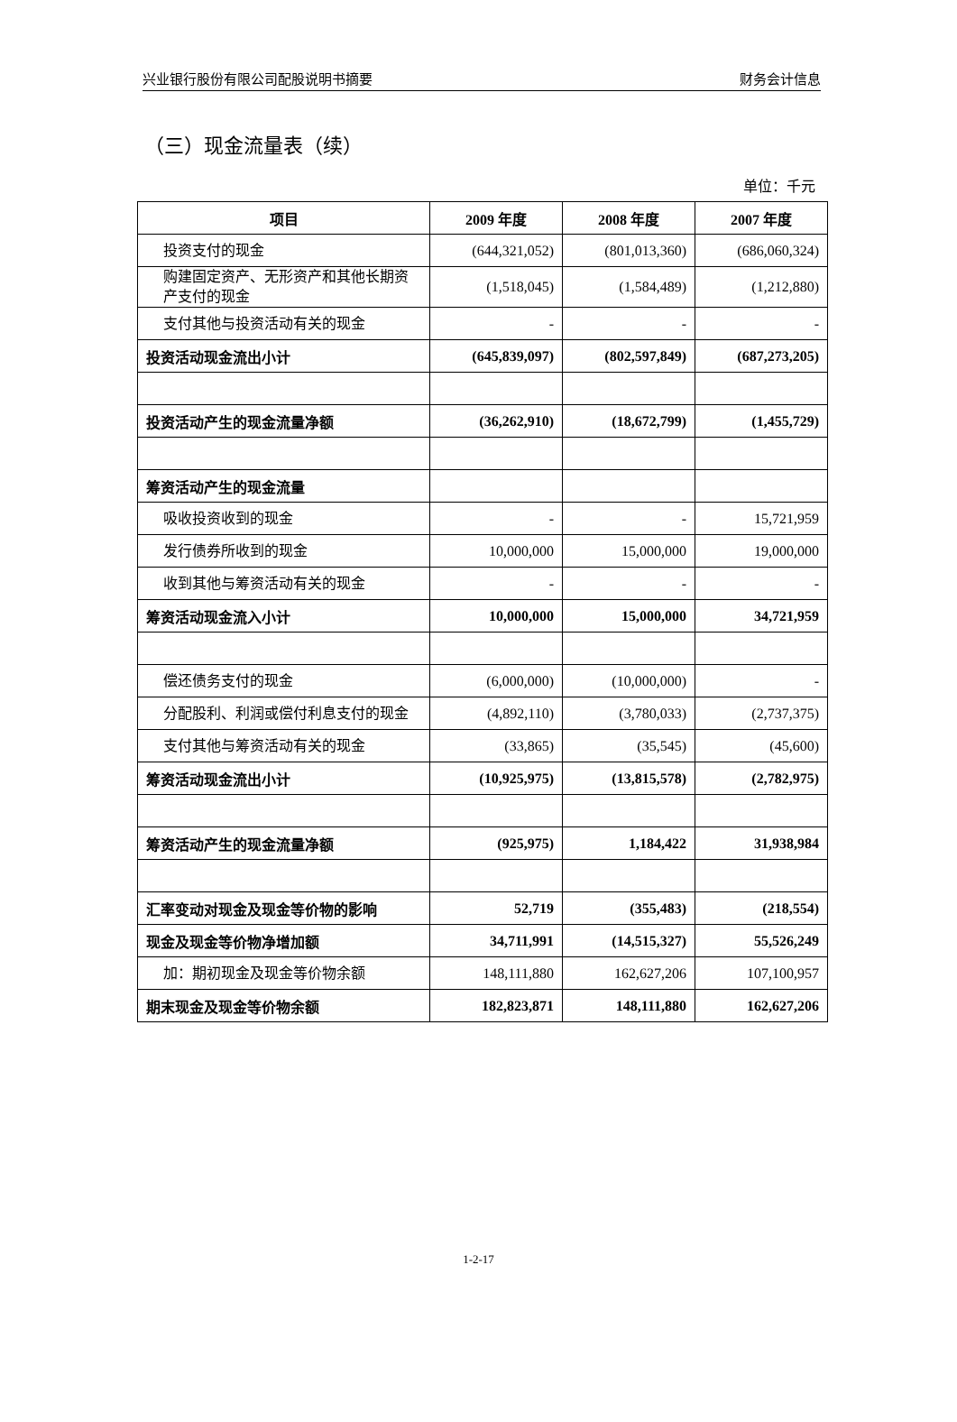兴业银行股份有限公司配股说明书摘要 财务会计信息
（三）现金流量表（续）
单位：千元
| 项目 | 2009 年度 | 2008 年度 | 2007 年度 |
| --- | --- | --- | --- |
| 投资支付的现金 | (644,321,052) | (801,013,360) | (686,060,324) |
| 购建固定资产、无形资产和其他长期资产支付的现金 | (1,518,045) | (1,584,489) | (1,212,880) |
| 支付其他与投资活动有关的现金 | - | - | - |
| 投资活动现金流出小计 | (645,839,097) | (802,597,849) | (687,273,205) |
| 投资活动产生的现金流量净额 | (36,262,910) | (18,672,799) | (1,455,729) |
| 筹资活动产生的现金流量 | | | |
| 吸收投资收到的现金 | - | - | 15,721,959 |
| 发行债券所收到的现金 | 10,000,000 | 15,000,000 | 19,000,000 |
| 收到其他与筹资活动有关的现金 | - | - | - |
| 筹资活动现金流入小计 | 10,000,000 | 15,000,000 | 34,721,959 |
| 偿还债务支付的现金 | (6,000,000) | (10,000,000) | - |
| 分配股利、利润或偿付利息支付的现金 | (4,892,110) | (3,780,033) | (2,737,375) |
| 支付其他与筹资活动有关的现金 | (33,865) | (35,545) | (45,600) |
| 筹资活动现金流出小计 | (10,925,975) | (13,815,578) | (2,782,975) |
| 筹资活动产生的现金流量净额 | (925,975) | 1,184,422 | 31,938,984 |
| 汇率变动对现金及现金等价物的影响 | 52,719 | (355,483) | (218,554) |
| 现金及现金等价物净增加额 | 34,711,991 | (14,515,327) | 55,526,249 |
| 加：期初现金及现金等价物余额 | 148,111,880 | 162,627,206 | 107,100,957 |
| 期末现金及现金等价物余额 | 182,823,871 | 148,111,880 | 162,627,206 |
1-2-17